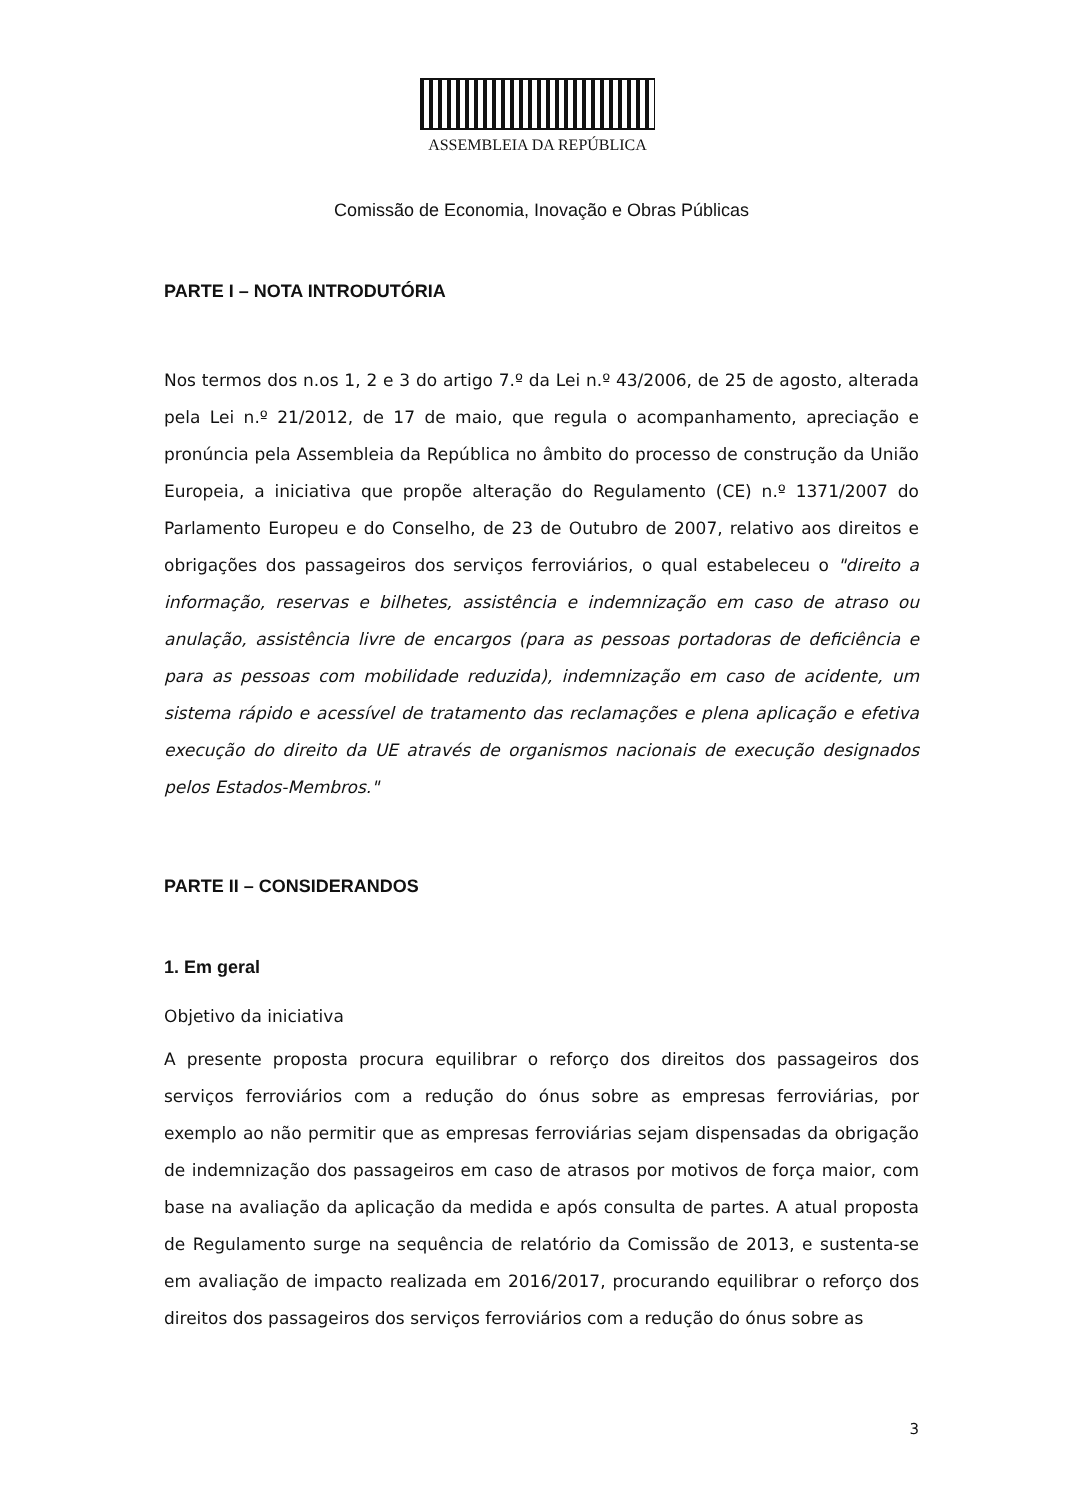ASSEMBLEIA DA REPÚBLICA
Comissão de Economia, Inovação e Obras Públicas
PARTE I – NOTA INTRODUTÓRIA
Nos termos dos n.os 1, 2 e 3 do artigo 7.º da Lei n.º 43/2006, de 25 de agosto, alterada pela Lei n.º 21/2012, de 17 de maio, que regula o acompanhamento, apreciação e pronúncia pela Assembleia da República no âmbito do processo de construção da União Europeia, a iniciativa que propõe alteração do Regulamento (CE) n.º 1371/2007 do Parlamento Europeu e do Conselho, de 23 de Outubro de 2007, relativo aos direitos e obrigações dos passageiros dos serviços ferroviários, o qual estabeleceu o "direito a informação, reservas e bilhetes, assistência e indemnização em caso de atraso ou anulação, assistência livre de encargos (para as pessoas portadoras de deficiência e para as pessoas com mobilidade reduzida), indemnização em caso de acidente, um sistema rápido e acessível de tratamento das reclamações e plena aplicação e efetiva execução do direito da UE através de organismos nacionais de execução designados pelos Estados-Membros."
PARTE II – CONSIDERANDOS
1. Em geral
Objetivo da iniciativa
A presente proposta procura equilibrar o reforço dos direitos dos passageiros dos serviços ferroviários com a redução do ónus sobre as empresas ferroviárias, por exemplo ao não permitir que as empresas ferroviárias sejam dispensadas da obrigação de indemnização dos passageiros em caso de atrasos por motivos de força maior, com base na avaliação da aplicação da medida e após consulta de partes. A atual proposta de Regulamento surge na sequência de relatório da Comissão de 2013, e sustenta-se em avaliação de impacto realizada em 2016/2017, procurando equilibrar o reforço dos direitos dos passageiros dos serviços ferroviários com a redução do ónus sobre as
3